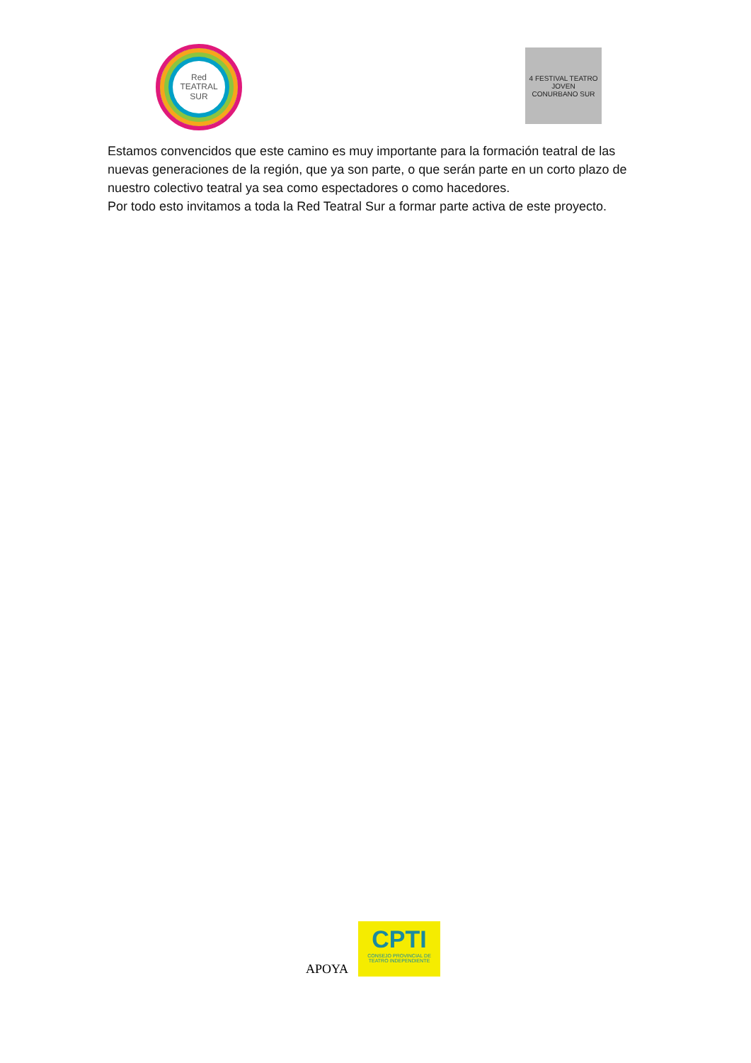Red
TEATRAL
SUR
4 FESTIVAL TEATRO JOVEN
CONURBANO SUR
Estamos convencidos que este camino es muy importante para la formación teatral de las nuevas generaciones de la región, que ya son parte, o que serán parte en un corto plazo de nuestro colectivo teatral ya sea como espectadores o como hacedores.
Por todo esto invitamos a toda la Red Teatral Sur a formar parte activa de este proyecto.
APOYA
CPTI
CONSEJO PROVINCIAL DE
TEATRO INDEPENDIENTE